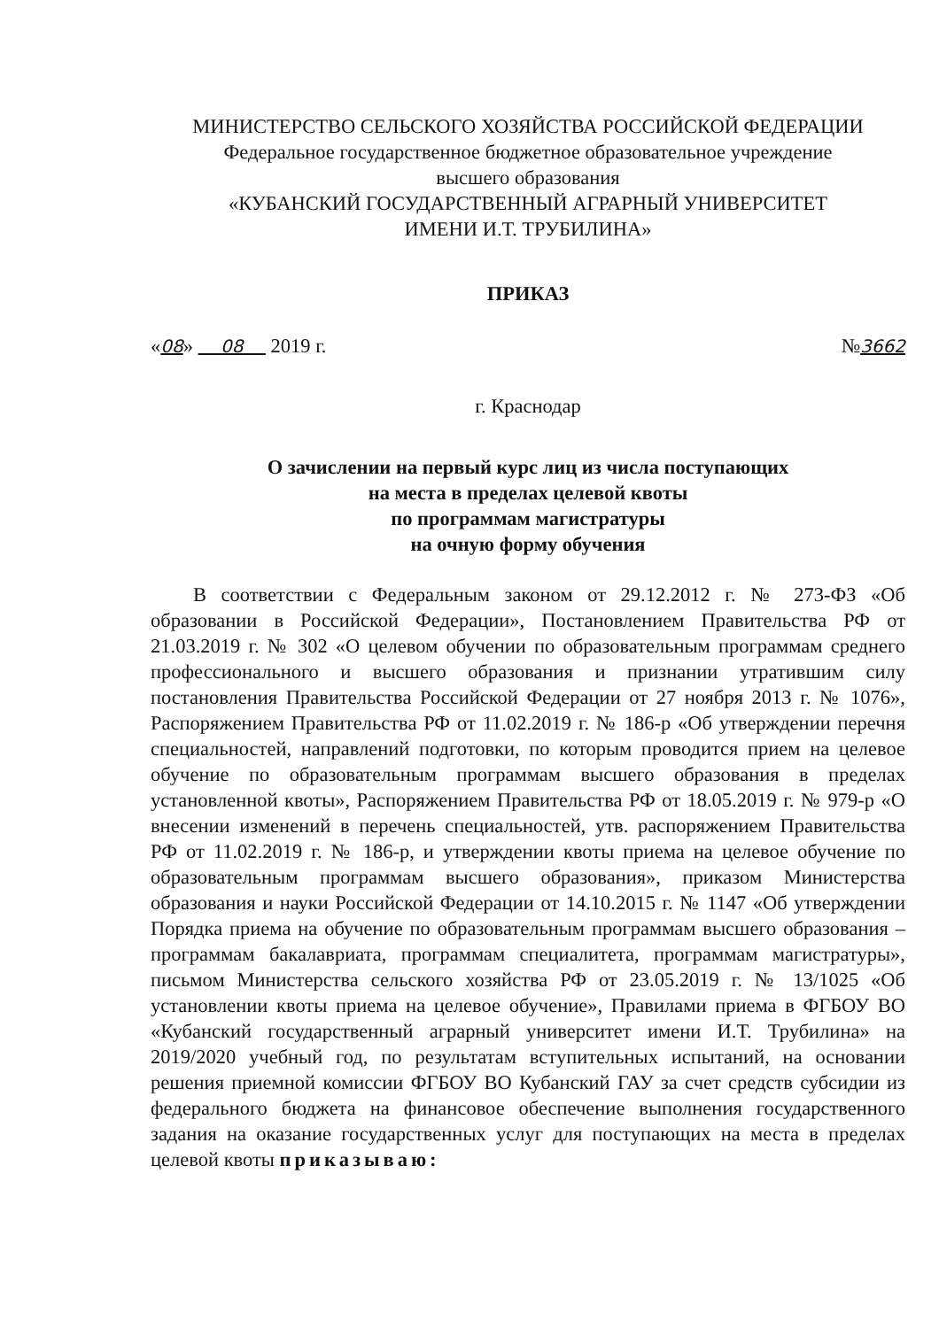МИНИСТЕРСТВО СЕЛЬСКОГО ХОЗЯЙСТВА РОССИЙСКОЙ ФЕДЕРАЦИИ
Федеральное государственное бюджетное образовательное учреждение
высшего образования
«КУБАНСКИЙ ГОСУДАРСТВЕННЫЙ АГРАРНЫЙ УНИВЕРСИТЕТ
ИМЕНИ И.Т. ТРУБИЛИНА»
ПРИКАЗ
«08» 08 2019 г. №3662
г. Краснодар
О зачислении на первый курс лиц из числа поступающих
на места в пределах целевой квоты
по программам магистратуры
на очную форму обучения
В соответствии с Федеральным законом от 29.12.2012 г. № 273-ФЗ «Об образовании в Российской Федерации», Постановлением Правительства РФ от 21.03.2019 г. № 302 «О целевом обучении по образовательным программам среднего профессионального и высшего образования и признании утратившим силу постановления Правительства Российской Федерации от 27 ноября 2013 г. № 1076», Распоряжением Правительства РФ от 11.02.2019 г. № 186-р «Об утверждении перечня специальностей, направлений подготовки, по которым проводится прием на целевое обучение по образовательным программам высшего образования в пределах установленной квоты», Распоряжением Правительства РФ от 18.05.2019 г. № 979-р «О внесении изменений в перечень специальностей, утв. распоряжением Правительства РФ от 11.02.2019 г. № 186-р, и утверждении квоты приема на целевое обучение по образовательным программам высшего образования», приказом Министерства образования и науки Российской Федерации от 14.10.2015 г. № 1147 «Об утверждении Порядка приема на обучение по образовательным программам высшего образования – программам бакалавриата, программам специалитета, программам магистратуры», письмом Министерства сельского хозяйства РФ от 23.05.2019 г. № 13/1025 «Об установлении квоты приема на целевое обучение», Правилами приема в ФГБОУ ВО «Кубанский государственный аграрный университет имени И.Т. Трубилина» на 2019/2020 учебный год, по результатам вступительных испытаний, на основании решения приемной комиссии ФГБОУ ВО Кубанский ГАУ за счет средств субсидии из федерального бюджета на финансовое обеспечение выполнения государственного задания на оказание государственных услуг для поступающих на места в пределах целевой квоты приказываю: